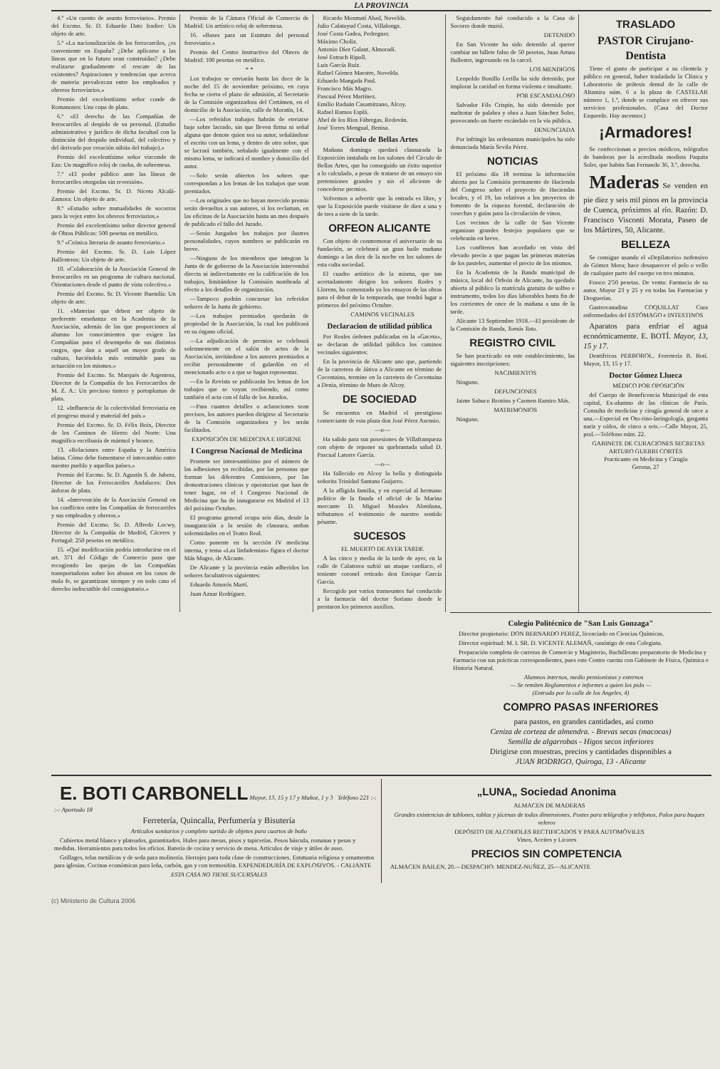LA PROVINCIA
4.º «Un cuento de asunto ferroviario». Premio del Excmo. Sr. D. Eduardo Dato Iradier: Un objeto de arte.
5.º «La nacionalización de los ferrocarriles, ¿es conveniente en España? ¿Debe aplicarse a las líneas que en lo futuro sean construidas? ¿Debe realizarse gradualmente el rescate de las existentes? Aspiraciones y tendencias que acerca de materia prevalezcan entre los empleados y obreros ferroviarios.»
Premio del excelentísimo señor conde de Romanones: Una copa de plata.
6.º «El derecho de las Compañías de ferrocarriles al despido de su personal. (Estudio administrativo y jurídico de dicha facultad con la distinción del despido individual, del colectivo y del derivado por cesación súbita del trabajo).»
Premio del excelentísimo señor vizconde de Eza: Un magnífico reloj de caoba, de sobremesa.
7.º «El poder público ante las líneas de ferrocarriles otorgadas sin reversión».
Premio del Excmo. Sr. D. Niceto Alcalá-Zamora: Un objeto de arte.
8.º «Estudio sobre mutualidades de socorros para la vejez entre los obreros ferroviarios.»
Premio del excelentísimo señor director general de Obras Públicas: 500 pesetas en metálico.
9.º «Crónica literaria de asunto ferroviario.»
Premio del Excmo. Sr. D. Luis López Ballesteros: Un objeto de arte.
10. «Colaboración de la Asociación General de ferrocarriles en un programa de cultura nacional. Orientaciones desde el punto de vista colectivo.»
Premio del Excmo. Sr. D. Vicente Buendía: Un objeto de arte.
11. «Materias que deben ser objeto de preferente enseñanza en la Academia de la Asociación, además de las que proporcionen al alumno los conocimientos que exigen las Compañías para el desempeño de sus distintos cargos, que dan a aquél un mayor grado de cultura, haciéndola más estimable para su actuación en los mismos.»
Premio del Excmo. Sr. Marqués de Argentera, Director de la Compañía de los Ferrocarriles de M. Z. A.: Un precioso tintero y portaplumas de plata.
12. «Influencia de la colectividad ferroviaria en el progreso moral y material del país.»
Premio del Excmo. Sr. D. Félix Boix, Director de los Caminos de Hierro del Norte: Una magnífica escribanía de mármol y bronce.
13. «Relaciones entre España y la América latina. Cómo debe fomentarse el intercambio entre nuestro pueblo y aquellos países.»
Premio del Excmo. Sr. D. Agustín S. de Jubera, Director de los Ferrocarriles Andaluces: Dos ánforas de plata.
14. «Intervención de la Asociación General en los conflictos entre las Compañías de ferrocarriles y sus empleados y obreros.»
Premio del Excmo. Sr. D. Alfredo Locwy, Director de la Compañía de Madrid, Cáceres y Portugal: 250 pesetas en metálico.
15. «Qué modificación podría introducirse en el art. 371 del Código de Comercio para que recogiendo las quejas de las Compañías transportadoras sobre los abusos en los casos de mala fe, se garantizase siempre y en todo caso el derecho indiscutible del consignatario.»
Premio de la Cámara Oficial de Comercio de Madrid: Un artístico reloj de sobremesa.
16. «Bases para un Estatuto del personal ferroviario.»
Premio del Centro Instructivo del Obrero de Madrid: 100 pesetas en metálico.
* *
Los trabajos se enviarán hasta las doce de la noche del 15 de noviembre próximo, en cuya fecha se cierra el plazo de admisión, al Secretario de la Comisión organizadora del Certámen, en el domicilio de la Asociación, calle de Moratín, 14.
—Los referidos trabajos habrán de enviarse bajo sobre lacrado, sin que lleven firma ni señal alguna que denote quien sea su autor, señalándose el escrito con un lema, y dentro de otro sobre, que se lacrará también, señalado igualmente con el mismo lema, se indicará el nombre y domicilio del autor.
—Solo serán abiertos los sobres que correspondan a los lemas de los trabajos que sean premiados.
—Los originales que no hayan merecido premio serán devueltos a sus autores, si los reclaman, en las oficinas de la Asociación hasta un mes después de publicado el fallo del Jurado.
—Serán Juzgados los trabajos por ilustres personalidades, cuyos nombres se publicarán en breve.
—Ninguno de los miembros que integran la Junta de de gobierno de la Asociación intervendrá directa ni indirectamente en la calificación de los trabajos, limitándose la Comisión nombrada al efecto a los detalles de organización.
—Tampoco podrán concursar los referidos señores de la Junta de gobierno.
—Los trabajos premiados quedarán de propiedad de la Asociación, la cual los publicará en su órgano oficial.
—La adjudicación de premios se celebrará solemnemente en el salón de actos de la Asociación, invitándose a los autores premiados a recibir personalmente el galardón en el mencionado acto o a que se hagan representar.
—En la Revista se publicarán los lemas de los trabajos que se vayan recibiendo, así como también el acta con el fallo de los Jurados.
—Para cuantos detalles o aclaraciones sean precisos, los autores pueden dirigirse al Secretario de la Comisión organizadora y les serán facilitados.
EXPOSICIÓN DE MEDICINA E HIGIENE
I Congreso Nacional de Medicina
Promete ser interesantísimo por el número de las adhesiones ya recibidas, por las personas que forman las diferentes Comisiones, por las demostraciones clínicas y operatorias que han de tener lugar, en el I Congreso Nacional de Medicina que ha de inaugurarse en Madrid el 13 del próximo Octubre.
El programa general ocupa seis días, desde la inauguración a la sesión de clausura, ambas solemnidades en el Teatro Real.
Como ponente en la sección IV medicina interna, y tema «Las linfademias» figura el doctor Más Magro, de Alicante.
De Alicante y la provincia están adheridos los señores facultativos siguientes:
Eduardo Amorós Martí.
Juan Aznar Rodríguez.
Ricardo Monmatí Abad, Novelda.
Julio Calatayud Costa, Villalonga.
José Costa Gadea, Pedreguer.
Máximo Choliz.
Antonio Díez Galant, Almoradí.
José Estruch Ripoll.
Luis García Ruíz.
Rafael Gómez Maestre, Novelda.
Eduardo Mangada Paul.
Francisco Más Magro.
Pascual Pérez Martínez.
Emilio Raduán Casamitzano, Alcoy.
Rafael Ramos Esplá.
Abel de los Ríos Fábregas, Redován.
José Torres Mengual, Benisa.
Circulo de Bellas Artes
Mañana domingo quedará clausurada la Exposición instalada en los salones del Círculo de Bellas Artes, que ha conseguido un éxito superior a lo calculado, a pesar de tratarse de un ensayo sin pretensiones grandes y sin el aliciente de concederse premios.
Volvemos a advertir que la entrada es libre, y que la Exposición puede visitarse de diez a una y de tres a siete de la tarde.
ORFEON ALICANTE
Con objeto de conmemorar el aniversario de su fundación, se celebrará un gran baile mañana domingo a las diez de la noche en los salones de esta culta sociedad.
El cuadro artístico de la misma, que tan acertadamente dirigen los señores Rodes y Llorens, ha comenzado ya los ensayos de las obras para el debut de la temporada, que tendrá lugar a primeros del próximo Octubre.
CAMINOS VECINALES
Declaracion de utilidad pública
Por Reales órdenes publicadas en la «Gaceta», se declaran de utilidad pública los caminos vecinales siguientes:
En la provincia de Alicante uno que, partiendo de la carretera de Játiva a Alicante en término de Cocentaina, termine en la carretera de Cocentaina a Denia, término de Muro de Alcoy.
DE SOCIEDAD
Se encuentra en Madrid el prestigioso comerciante de esta plaza don José Pérez Asensio.
—o—
Ha salido para sus posesiones de Villafranqueza con objeto de reponer su quebrantada salud D. Pascual Latorre García.
—o—
Ha fallecido en Alcoy la bella y distinguida señorita Trinidad Santana Guijarro.
A la afligida familia, y en especial al hermano político de la finada el oficial de la Marina mercante D. Miguel Morales Almiñana, tributamos el testimonio de nuestro sentido pésame.
SUCESOS
EL MUERTO DE AYER TARDE
A las cinco y media de la tarde de ayer, en la calle de Calatrava sufrió un ataque cardiaco, el teniente coronel retirado don Enrique García García.
Recogido por varios transeuntes fué conducido a la farmacia del doctor Soriano donde le prestaron los primeros auxilios.
Seguidamente fuè conducido a la Casa de Socorro donde murió.
DETENIDO
En San Vicente ha sido detenido al querer cambiar un billete falso de 50 pesetas, Juan Arnau Ballester, ingresando en la carcel.
LOS MENDIGOS
Leopoldo Bonillo Lerilla ha sido detenido, por implorar la caridad en forma violenta e insultante.
POR ESCANDALOSO
Salvador Fils Crispín, ha sido detenido por maltratar de palabra y obra a Juan Sánchez Soler, provocando un fuerte escándalo en la vía pública.
DENUNCIADA
Por infringir las ordenanzas municipales ha sido denunciada María Sevila Pérez.
NOTICIAS
El próximo día 18 termina la información abierta por la Comisión permanente de Hacienda del Congreso sobre el proyecto de Haciendas locales, y el 19, las relativas a los proyectos de fomento de la riqueza forestal, declaración de cosechas y guías para la circulación de vinos.
Los vecinos de la calle de San Vicente organizan grandes festejos populares que se celebrarán en breve.
Los confiteros han acordado en vista del elevado precio a que pagan las primeras materias de los pasteles, aumentar el precio de los mismos.
En la Academia de la Banda municipal de música, local del Orfeón de Alicante, ha quedado abierta al público la matrícula gratuita de solfeo e instrumento, todos los días laborables hasta fin de los corrientes de once de la mañana a una de la tarde.
Alicante 13 Septiembre 1918.—El presidente de la Comisión de Banda, Tomás Tato.
REGISTRO CIVIL
Se han practicado en este establecimiento, las siguientes inscripciones:
NACIMIENTOS
Ninguno.
DEFUNCIONES
Jaime Sabuco Brotóns y Carmen Ramiro Más.
MATRIMONIOS
Ninguno.
TRASLADO
PASTOR Cirujano-Dentista
Tiene el gusto de participar a su clientela y público en general, haber trasladado la Clínica y Laboratorio de prótesis dental de la calle de Altamira núm. 6 a la plaza de CASTELAR número 1, 1.º, donde se complace en ofrecer sus servicios profesionales. (Casa del Doctor Esquerdo. Hay ascensor.)
¡Armadores!
Se confeccionan a precios módicos, telégrafos de banderas por la acreditada modista Paquita Soler, que habita San Fernando 36, 3.º, derecha.
Maderas Se venden en pie diez y seis mil pinos en la provincia de Cuenca, próximos al río. Razón: D. Francisco Visconti Morata, Paseo de los Mártires, 50, Alicante.
BELLEZA
Se consigue usando el «Depilatorio» nofensivo de Gómez Mora; hace desaparecer el pelo o vello de cualquier parte del cuerpo en tres minutos.
Frasco 2'50 pesetas. De venta: Farmacia de su autor, Mayor 23 y 25 y en todas las Farmacias y Droguerías.
Gastrovanadina COQUILLAT Cura enfermedades del ESTÓMAGO e INTESTINOS
Aparatos para enfriar el agua económicamente. E. BOTÍ. Mayor, 13, 15 y 17.
Dentífricos PERBOROL. Ferretería B. Botí. Mayor, 13, 15 y 17.
Doctor Gómez Llueca
MÉDICO POR OPOSICIÓN
del Cuerpo de Beneficencia Municipal de esta capital, Ex-alumno de las clínicas de París. Consulta de medicina y cirugía general de once a una.—Especial en Oto-rino-laringología, garganta nariz y oídos, de cinco a seis.—Calle Mayor, 25, pral.—Teléfono núm. 22.
GABINETE DE CURACIONES SECRETAS
ARTURO GUERRI CORTÉS
Practicante en Medicina y Cirugía
Gerona, 27
Colegio Politécnico de "San Luis Gonzaga"
Director propietario: DON BERNARDO PEREZ, licenciado en Ciencias Químicas.
Director espiritual: M. I. SR. D. VICENTE ALEMAÑ, canónigo de esta Colegiata.
Preparación completa de carreras de Comercio y Magisterio, Bachillerato preparatorio de Medicina y Farmacia con sus prácticas correspondientes, pues este Centro cuenta con Gabinete de Física, Química e Historia Natural.
Alumnos internos, medio pensionistas y externos
— Se remiten Reglamentos e informes a quien los pida —
(Entrada por la calle de los Angeles, 4)
COMPRO PASAS INFERIORES
para pastos, en grandes cantidades, así como
Ceniza de corteza de almendra. - Brevas secas (macocas)
Semilla de algarrobas - Higos secos inferiores
Dirigirse con muestras, precios y cantidades disponibles a
JUAN RODRIGO, Quiroga, 13 - Alicante
E. BOTI CARBONELL Mayor, 13, 15 y 17 y Muñoz, 1 y 3 Teléfono 221 :-: :-: Apartado 18
Ferretería, Quincalla, Perfumería y Bisutería
Artículos sanitarios y completo surtido de objetos para cuartos de baño
Cubiertos metal blanco y plateados, garantizados. Hules para mesas, pisos y tapicerías. Pesos báscula, romanas y pesas y medidas. Herramientas para todos los oficios. Batería de cocina y servicio de mesa. Artículos de viaje y útiles de aseo.
Grillages, telas metálicas y de seda para molinería. Herrajes para toda clase de construcciones. Estatuaria religiosa y ornamentos para iglesias. Cocinas económicas para leña, carbón, gas y con termosifón. EXPENDEDURÍA DE EXPLOSIVOS. - CALIANTE
ESTA CASA NO TIENE SUCURSALES
„LUNA„ Sociedad Anonima
ALMACEN DE MADERAS
Grandes existencias de tablones, tablas y jácenas de todas dimensiones, Postes para telégrafos y teléfonos, Palos para buques veleros
DEPÓSITO DE ALCOHOLES RECTIFICADOS Y PARA AUTOMÓVILES
Vinos, Aceites y Licores
PRECIOS SIN COMPETENCIA
ALMACEN BAILEN, 20.—DESPACHO: MENDEZ-NUÑEZ, 25—ALICANTE
(c) Ministerio de Cultura 2006